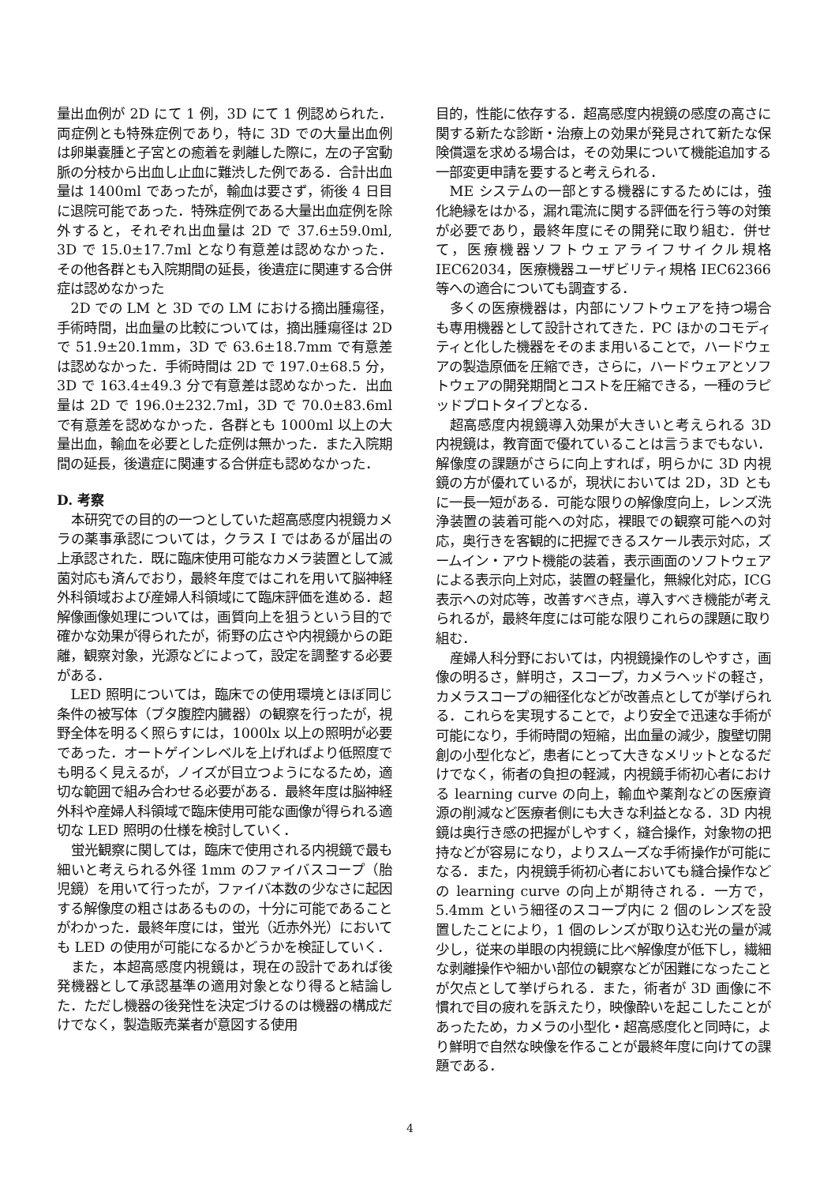量出血例が 2D にて 1 例，3D にて 1 例認められた．両症例とも特殊症例であり，特に 3D での大量出血例は卵巣嚢腫と子宮との癒着を剥離した際に，左の子宮動脈の分枝から出血し止血に難渋した例である．合計出血量は 1400ml であったが，輸血は要さず，術後 4 日目に退院可能であった．特殊症例である大量出血症例を除外すると，それぞれ出血量は 2D で 37.6±59.0ml, 3D で 15.0±17.7ml となり有意差は認めなかった．その他各群とも入院期間の延長，後遺症に関連する合併症は認めなかった
2D での LM と 3D での LM における摘出腫瘍径，手術時間，出血量の比較については，摘出腫瘍径は 2D で 51.9±20.1mm，3D で 63.6±18.7mm で有意差は認めなかった．手術時間は 2D で 197.0±68.5 分，3D で 163.4±49.3 分で有意差は認めなかった．出血量は 2D で 196.0±232.7ml，3D で 70.0±83.6ml で有意差を認めなかった．各群とも 1000ml 以上の大量出血，輸血を必要とした症例は無かった．また入院期間の延長，後遺症に関連する合併症も認めなかった．
D. 考察
本研究での目的の一つとしていた超高感度内視鏡カメラの薬事承認については，クラス I ではあるが届出の上承認された．既に臨床使用可能なカメラ装置として滅菌対応も済んでおり，最終年度ではこれを用いて脳神経外科領域および産婦人科領域にて臨床評価を進める．超解像画像処理については，画質向上を狙うという目的で確かな効果が得られたが，術野の広さや内視鏡からの距離，観察対象，光源などによって，設定を調整する必要がある．
LED 照明については，臨床での使用環境とほぼ同じ条件の被写体（ブタ腹腔内臓器）の観察を行ったが，視野全体を明るく照らすには，1000lx 以上の照明が必要であった．オートゲインレベルを上げればより低照度でも明るく見えるが，ノイズが目立つようになるため，適切な範囲で組み合わせる必要がある．最終年度は脳神経外科や産婦人科領域で臨床使用可能な画像が得られる適切な LED 照明の仕様を検討していく．
蛍光観察に関しては，臨床で使用される内視鏡で最も細いと考えられる外径 1mm のファイバスコープ（胎児鏡）を用いて行ったが，ファイバ本数の少なさに起因する解像度の粗さはあるものの，十分に可能であることがわかった．最終年度には，蛍光（近赤外光）においても LED の使用が可能になるかどうかを検証していく．
また，本超高感度内視鏡は，現在の設計であれば後発機器として承認基準の適用対象となり得ると結論した．ただし機器の後発性を決定づけるのは機器の構成だけでなく，製造販売業者が意図する使用
目的，性能に依存する．超高感度内視鏡の感度の高さに関する新たな診断・治療上の効果が発見されて新たな保険償還を求める場合は，その効果について機能追加する一部変更申請を要すると考えられる．
ME システムの一部とする機器にするためには，強化絶縁をはかる，漏れ電流に関する評価を行う等の対策が必要であり，最終年度にその開発に取り組む．併せて，医療機器ソフトウェアライフサイクル規格 IEC62034，医療機器ユーザビリティ規格 IEC62366 等への適合についても調査する．
多くの医療機器は，内部にソフトウェアを持つ場合も専用機器として設計されてきた．PC ほかのコモディティと化した機器をそのまま用いることで，ハードウェアの製造原価を圧縮でき，さらに，ハードウェアとソフトウェアの開発期間とコストを圧縮できる，一種のラピッドプロトタイプとなる．
超高感度内視鏡導入効果が大きいと考えられる 3D 内視鏡は，教育面で優れていることは言うまでもない．解像度の課題がさらに向上すれば，明らかに 3D 内視鏡の方が優れているが，現状においては 2D，3D ともに一長一短がある．可能な限りの解像度向上，レンズ洗浄装置の装着可能への対応，裸眼での観察可能への対応，奥行きを客観的に把握できるスケール表示対応，ズームイン・アウト機能の装着，表示画面のソフトウェアによる表示向上対応，装置の軽量化，無線化対応，ICG 表示への対応等，改善すべき点，導入すべき機能が考えられるが，最終年度には可能な限りこれらの課題に取り組む．
産婦人科分野においては，内視鏡操作のしやすさ，画像の明るさ，鮮明さ，スコープ，カメラヘッドの軽さ，カメラスコープの細径化などが改善点としてが挙げられる．これらを実現することで，より安全で迅速な手術が可能になり，手術時間の短縮，出血量の減少，腹壁切開創の小型化など，患者にとって大きなメリットとなるだけでなく，術者の負担の軽減，内視鏡手術初心者における learning curve の向上，輸血や薬剤などの医療資源の削減など医療者側にも大きな利益となる．3D 内視鏡は奥行き感の把握がしやすく，縫合操作，対象物の把持などが容易になり，よりスムーズな手術操作が可能になる．また，内視鏡手術初心者においても縫合操作などの learning curve の向上が期待される．一方で，5.4mm という細径のスコープ内に 2 個のレンズを設置したことにより，1 個のレンズが取り込む光の量が減少し，従来の単眼の内視鏡に比べ解像度が低下し，繊細な剥離操作や細かい部位の観察などが困難になったことが欠点として挙げられる．また，術者が 3D 画像に不慣れで目の疲れを訴えたり，映像酔いを起こしたことがあったため，カメラの小型化・超高感度化と同時に，より鮮明で自然な映像を作ることが最終年度に向けての課題である．
4